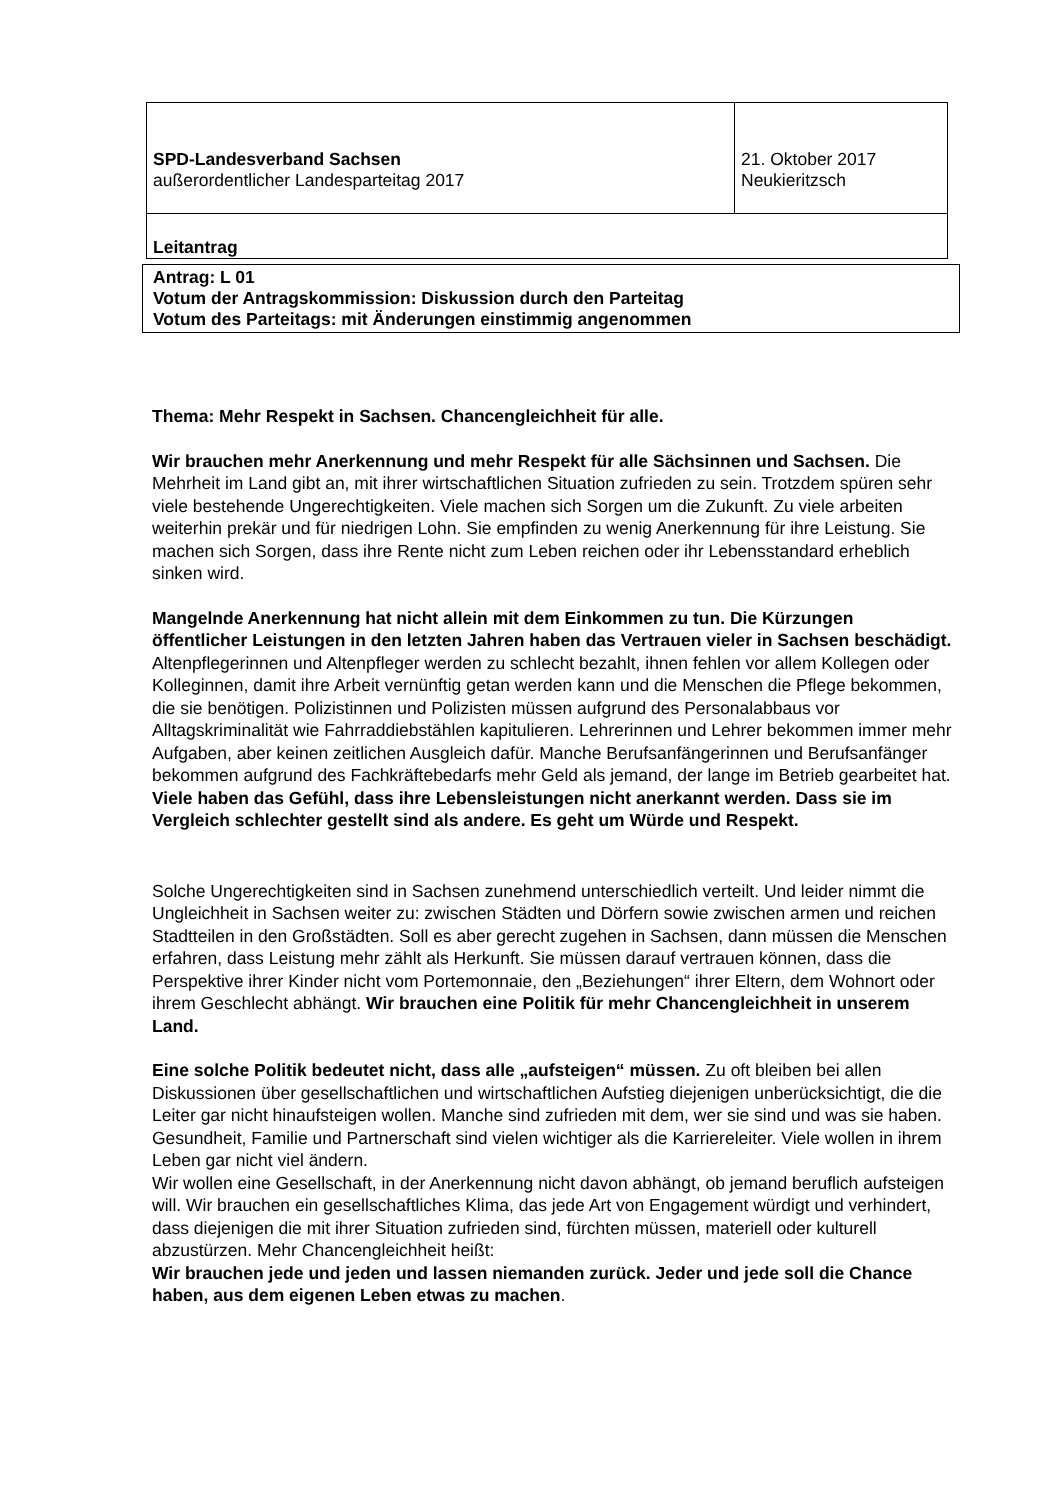| SPD-Landesverband Sachsen außerordentlicher Landesparteitag 2017 | 21. Oktober 2017 Neukieritzsch |
| Leitantrag | |
Antrag: L 01
Votum der Antragskommission: Diskussion durch den Parteitag
Votum des Parteitags: mit Änderungen einstimmig angenommen
Thema: Mehr Respekt in Sachsen. Chancengleichheit für alle.
Wir brauchen mehr Anerkennung und mehr Respekt für alle Sächsinnen und Sachsen. Die Mehrheit im Land gibt an, mit ihrer wirtschaftlichen Situation zufrieden zu sein. Trotzdem spüren sehr viele bestehende Ungerechtigkeiten. Viele machen sich Sorgen um die Zukunft. Zu viele arbeiten weiterhin prekär und für niedrigen Lohn. Sie empfinden zu wenig Anerkennung für ihre Leistung. Sie machen sich Sorgen, dass ihre Rente nicht zum Leben reichen oder ihr Lebensstandard erheblich sinken wird.
Mangelnde Anerkennung hat nicht allein mit dem Einkommen zu tun. Die Kürzungen öffentlicher Leistungen in den letzten Jahren haben das Vertrauen vieler in Sachsen beschädigt. Altenpflegerinnen und Altenpfleger werden zu schlecht bezahlt, ihnen fehlen vor allem Kollegen oder Kolleginnen, damit ihre Arbeit vernünftig getan werden kann und die Menschen die Pflege bekommen, die sie benötigen. Polizistinnen und Polizisten müssen aufgrund des Personalabbaus vor Alltagskriminalität wie Fahrraddiebstählen kapitulieren. Lehrerinnen und Lehrer bekommen immer mehr Aufgaben, aber keinen zeitlichen Ausgleich dafür. Manche Berufsanfängerinnen und Berufsanfänger bekommen aufgrund des Fachkräftebedarfs mehr Geld als jemand, der lange im Betrieb gearbeitet hat. Viele haben das Gefühl, dass ihre Lebensleistungen nicht anerkannt werden. Dass sie im Vergleich schlechter gestellt sind als andere. Es geht um Würde und Respekt.
Solche Ungerechtigkeiten sind in Sachsen zunehmend unterschiedlich verteilt. Und leider nimmt die Ungleichheit in Sachsen weiter zu: zwischen Städten und Dörfern sowie zwischen armen und reichen Stadtteilen in den Großstädten. Soll es aber gerecht zugehen in Sachsen, dann müssen die Menschen erfahren, dass Leistung mehr zählt als Herkunft. Sie müssen darauf vertrauen können, dass die Perspektive ihrer Kinder nicht vom Portemonnaie, den „Beziehungen“ ihrer Eltern, dem Wohnort oder ihrem Geschlecht abhängt. Wir brauchen eine Politik für mehr Chancengleichheit in unserem Land.
Eine solche Politik bedeutet nicht, dass alle „aufsteigen“ müssen. Zu oft bleiben bei allen Diskussionen über gesellschaftlichen und wirtschaftlichen Aufstieg diejenigen unberücksichtigt, die die Leiter gar nicht hinaufsteigen wollen. Manche sind zufrieden mit dem, wer sie sind und was sie haben. Gesundheit, Familie und Partnerschaft sind vielen wichtiger als die Karriereleiter. Viele wollen in ihrem Leben gar nicht viel ändern.
Wir wollen eine Gesellschaft, in der Anerkennung nicht davon abhängt, ob jemand beruflich aufsteigen will. Wir brauchen ein gesellschaftliches Klima, das jede Art von Engagement würdigt und verhindert, dass diejenigen die mit ihrer Situation zufrieden sind, fürchten müssen, materiell oder kulturell abzustürzen. Mehr Chancengleichheit heißt:
Wir brauchen jede und jeden und lassen niemanden zurück. Jeder und jede soll die Chance haben, aus dem eigenen Leben etwas zu machen.